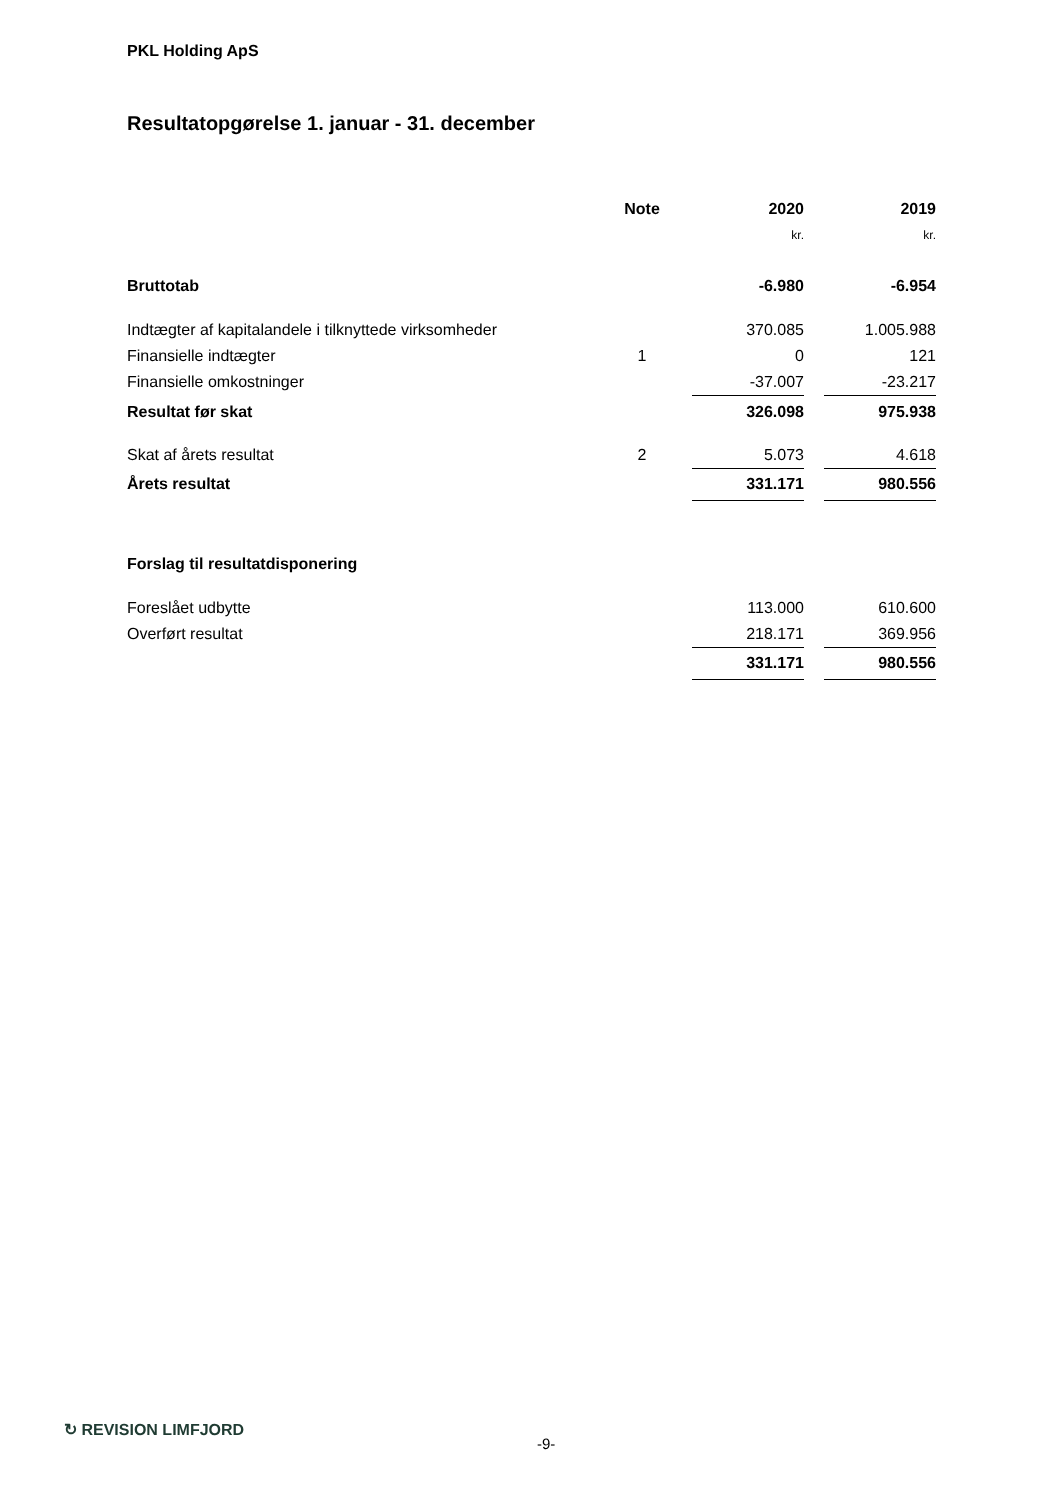PKL Holding ApS
Resultatopgørelse 1. januar - 31. december
| | Note | 2020 | | 2019 |
| --- | --- | --- | --- | --- |
| | | kr. | | kr. |
| Bruttotab | | -6.980 | | -6.954 |
| Indtægter af kapitalandele i tilknyttede virksomheder | | 370.085 | | 1.005.988 |
| Finansielle indtægter | 1 | 0 | | 121 |
| Finansielle omkostninger | | -37.007 | | -23.217 |
| Resultat før skat | | 326.098 | | 975.938 |
| Skat af årets resultat | 2 | 5.073 | | 4.618 |
| Årets resultat | | 331.171 | | 980.556 |
| Forslag til resultatdisponering | | | | |
| Foreslået udbytte | | 113.000 | | 610.600 |
| Overført resultat | | 218.171 | | 369.956 |
| | | 331.171 | | 980.556 |
↻ REVISION LIMFJORD
-9-